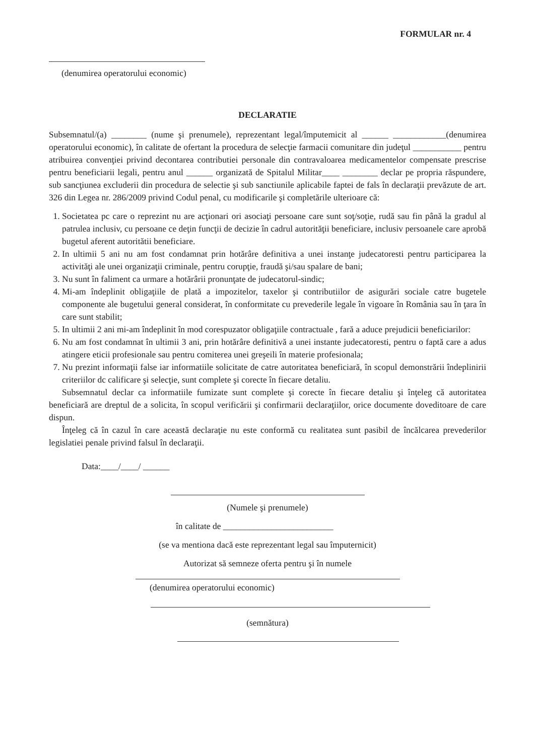FORMULAR nr. 4
(denumirea operatorului economic)
DECLARATIE
Subsemnatul/(a) ________ (nume şi prenumele), reprezentant legal/împutemicit al ______ ____________(denumirea operatorului economic), în calitate de ofertant la procedura de selecţie farmacii comunitare din judeţul ___________ pentru atribuirea convenţiei privind decontarea contributiei personale din contravaloarea medicamentelor compensate prescrise pentru beneficiarii legali, pentru anul ______ organizată de Spitalul Militar____ ________ declar pe propria răspundere, sub sancţiunea excluderii din procedura de selectie şi sub sanctiunile aplicabile faptei de fals în declaraţii prevăzute de art. 326 din Legea nr. 286/2009 privind Codul penal, cu modificarile şi completările ulterioare că:
1. Societatea pc care o reprezint nu are acţionari ori asociaţi persoane care sunt soţ/soţie, rudă sau fin până la gradul al patrulea inclusiv, cu persoane ce deţin funcţii de decizie în cadrul autorităţii beneficiare, inclusiv persoanele care aprobă bugetul aferent autoritătii beneficiare.
2. In ultimii 5 ani nu am fost condamnat prin hotărâre definitiva a unei instanţe judecatoresti pentru participarea la activităţi ale unei organizaţii criminale, pentru corupţie, fraudă şi/sau spalare de bani;
3. Nu sunt în faliment ca urmare a hotărârii pronunţate de judecatorul-sindic;
4. Mi-am îndeplinit obligaţiile de plată a impozitelor, taxelor şi contributiilor de asigurări sociale catre bugetele componente ale bugetului general considerat, în conformitate cu prevederile legale în vigoare în România sau în ţara în care sunt stabilit;
5. In ultimii 2 ani mi-am îndeplinit în mod corespuzator obligaţiile contractuale , fară a aduce prejudicii beneficiarilor:
6. Nu am fost condamnat în ultimii 3 ani, prin hotărâre definitivă a unei instante judecatoresti, pentru o faptă care a adus atingere eticii profesionale sau pentru comiterea unei greşeili în materie profesionala;
7. Nu prezint informaţii false iar informatiile solicitate de catre autoritatea beneficiară, în scopul demonstrării îndeplinirii criteriilor dc calificare şi selecţie, sunt complete şi corecte în fiecare detaliu.
Subsemnatul declar ca informatiile fumizate sunt complete şi corecte în fiecare detaliu şi înţeleg că autoritatea beneficiară are dreptul de a solicita, în scopul verificării şi confirmarii declaraţiilor, orice documente doveditoare de care dispun.
Înţeleg că în cazul în care această declaraţie nu este conformă cu realitatea sunt pasibil de încălcarea prevederilor legislatiei penale privind falsul în declaraţii.
Data:____/____/ ______
(Numele şi prenumele)
în calitate de _________________________
(se va mentiona dacă este reprezentant legal sau împuternicit)
Autorizat să semneze oferta pentru şi în numele
(denumirea operatorului economic)
(semnătura)